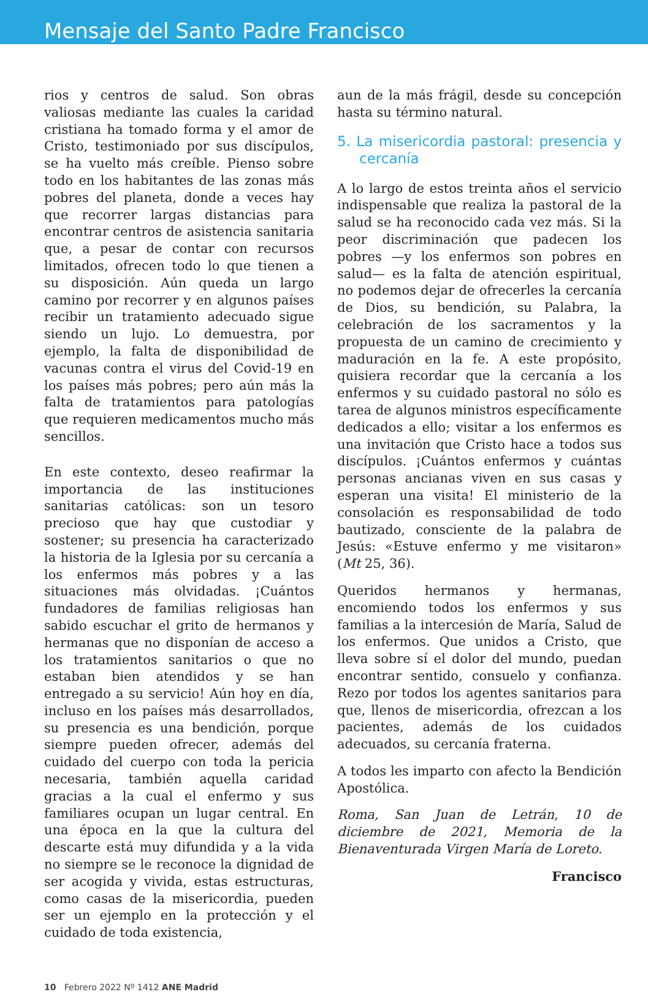Mensaje del Santo Padre Francisco
rios y centros de salud. Son obras valiosas mediante las cuales la caridad cristiana ha tomado forma y el amor de Cristo, testimoniado por sus discípulos, se ha vuelto más creíble. Pienso sobre todo en los habitantes de las zonas más pobres del planeta, donde a veces hay que recorrer largas distancias para encontrar centros de asistencia sanitaria que, a pesar de contar con recursos limitados, ofrecen todo lo que tienen a su disposición. Aún queda un largo camino por recorrer y en algunos países recibir un tratamiento adecuado sigue siendo un lujo. Lo demuestra, por ejemplo, la falta de disponibilidad de vacunas contra el virus del Covid-19 en los países más pobres; pero aún más la falta de tratamientos para patologías que requieren medicamentos mucho más sencillos.
En este contexto, deseo reafirmar la importancia de las instituciones sanitarias católicas: son un tesoro precioso que hay que custodiar y sostener; su presencia ha caracterizado la historia de la Iglesia por su cercanía a los enfermos más pobres y a las situaciones más olvidadas. ¡Cuántos fundadores de familias religiosas han sabido escuchar el grito de hermanos y hermanas que no disponían de acceso a los tratamientos sanitarios o que no estaban bien atendidos y se han entregado a su servicio! Aún hoy en día, incluso en los países más desarrollados, su presencia es una bendición, porque siempre pueden ofrecer, además del cuidado del cuerpo con toda la pericia necesaria, también aquella caridad gracias a la cual el enfermo y sus familiares ocupan un lugar central. En una época en la que la cultura del descarte está muy difundida y a la vida no siempre se le reconoce la dignidad de ser acogida y vivida, estas estructuras, como casas de la misericordia, pueden ser un ejemplo en la protección y el cuidado de toda existencia,
aun de la más frágil, desde su concepción hasta su término natural.
5. La misericordia pastoral: presencia y cercanía
A lo largo de estos treinta años el servicio indispensable que realiza la pastoral de la salud se ha reconocido cada vez más. Si la peor discriminación que padecen los pobres —y los enfermos son pobres en salud— es la falta de atención espiritual, no podemos dejar de ofrecerles la cercanía de Dios, su bendición, su Palabra, la celebración de los sacramentos y la propuesta de un camino de crecimiento y maduración en la fe. A este propósito, quisiera recordar que la cercanía a los enfermos y su cuidado pastoral no sólo es tarea de algunos ministros específicamente dedicados a ello; visitar a los enfermos es una invitación que Cristo hace a todos sus discípulos. ¡Cuántos enfermos y cuántas personas ancianas viven en sus casas y esperan una visita! El ministerio de la consolación es responsabilidad de todo bautizado, consciente de la palabra de Jesús: «Estuve enfermo y me visitaron» (Mt 25, 36).
Queridos hermanos y hermanas, encomiendo todos los enfermos y sus familias a la intercesión de María, Salud de los enfermos. Que unidos a Cristo, que lleva sobre sí el dolor del mundo, puedan encontrar sentido, consuelo y confianza. Rezo por todos los agentes sanitarios para que, llenos de misericordia, ofrezcan a los pacientes, además de los cuidados adecuados, su cercanía fraterna.
A todos les imparto con afecto la Bendición Apostólica.
Roma, San Juan de Letrán, 10 de diciembre de 2021, Memoria de la Bienaventurada Virgen María de Loreto.
Francisco
10 Febrero 2022 Nº 1412 ANE Madrid